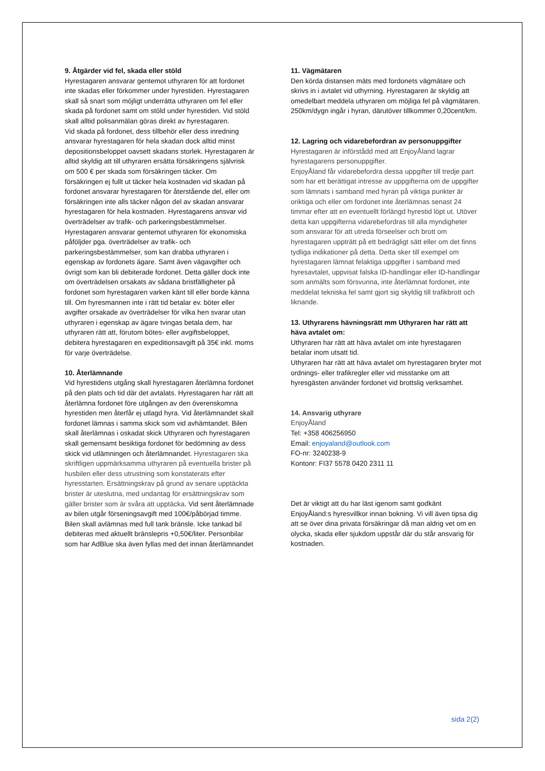9. Åtgärder vid fel, skada eller stöld
Hyrestagaren ansvarar gentemot uthyraren för att fordonet inte skadas eller förkommer under hyrestiden. Hyrestagaren skall så snart som möjligt underrätta uthyraren om fel eller skada på fordonet samt om stöld under hyrestiden. Vid stöld skall alltid polisanmälan göras direkt av hyrestagaren.
Vid skada på fordonet, dess tillbehör eller dess inredning ansvarar hyrestagaren för hela skadan dock alltid minst depositionsbeloppet oavsett skadans storlek. Hyrestagaren är alltid skyldig att till uthyraren ersätta försäkringens självrisk om 500 € per skada som försäkringen täcker. Om försäkringen ej fullt ut täcker hela kostnaden vid skadan på fordonet ansvarar hyrestagaren för återstående del, eller om försäkringen inte alls täcker någon del av skadan ansvarar hyrestagaren för hela kostnaden. Hyrestagarens ansvar vid överträdelser av trafik- och parkeringsbestämmelser. Hyrestagaren ansvarar gentemot uthyraren för ekonomiska påföljder pga. överträdelser av trafik- och parkeringsbestämmelser, som kan drabba uthyraren i egenskap av fordonets ägare. Samt även vägavgifter och övrigt som kan bli debiterade fordonet. Detta gäller dock inte om överträdelsen orsakats av sådana bristfälligheter på fordonet som hyrestagaren varken känt till eller borde känna till. Om hyresmannen inte i rätt tid betalar ev. böter eller avgifter orsakade av överträdelser för vilka hen svarar utan uthyraren i egenskap av ägare tvingas betala dem, har uthyraren rätt att, förutom bötes- eller avgiftsbeloppet, debitera hyrestagaren en expeditionsavgift på 35€ inkl. moms för varje överträdelse.
10. Återlämnande
Vid hyrestidens utgång skall hyrestagaren återlämna fordonet på den plats och tid där det avtalats. Hyrestagaren har rätt att återlämna fordonet före utgången av den överenskomna hyrestiden men återfår ej utlagd hyra. Vid återlämnandet skall fordonet lämnas i samma skick som vid avhämtandet. Bilen skall återlämnas i oskadat skick Uthyraren och hyrestagaren skall gemensamt besiktiga fordonet för bedömning av dess skick vid utlämningen och återlämnandet. Hyrestagaren ska skriftligen uppmärksamma uthyraren på eventuella brister på husbilen eller dess utrustning som konstaterats efter hyresstarten. Ersättningskrav på grund av senare upptäckta brister är uteslutna, med undantag för ersättningskrav som gäller brister som är svåra att upptäcka. Vid sent återlämnade av bilen utgår förseningsavgift med 100€/påbörjad timme. Bilen skall avlämnas med full tank bränsle. Icke tankad bil debiteras med aktuellt bränslepris +0,50€/liter. Personbilar som har AdBlue ska även fyllas med det innan återlämnandet
11. Vägmätaren
Den körda distansen mäts med fordonets vägmätare och skrivs in i avtalet vid uthyrning. Hyrestagaren är skyldig att omedelbart meddela uthyraren om möjliga fel på vägmätaren. 250km/dygn ingår i hyran, därutöver tillkommer 0,20cent/km.
12. Lagring och vidarebefordran av personuppgifter
Hyrestagaren är införstådd med att EnjoyÅland lagrar hyrestagarens personuppgifter.
EnjoyÅland får vidarebefordra dessa uppgifter till tredje part som har ett berättigat intresse av uppgifterna om de uppgifter som lämnats i samband med hyran på viktiga punkter är oriktiga och eller om fordonet inte återlämnas senast 24 timmar efter att en eventuellt förlängd hyrestid löpt ut. Utöver detta kan uppgifterna vidarebefordras till alla myndigheter som ansvarar för att utreda förseelser och brott om hyrestagaren uppträtt på ett bedrägligt sätt eller om det finns tydliga indikationer på detta. Detta sker till exempel om hyrestagaren lämnat felaktiga uppgifter i samband med hyresavtalet, uppvisat falska ID-handlingar eller ID-handlingar som anmälts som försvunna, inte återlämnat fordonet, inte meddelat tekniska fel samt gjort sig skyldig till trafikbrott och liknande.
13. Uthyrarens hävningsrätt mm Uthyraren har rätt att häva avtalet om:
Uthyraren har rätt att häva avtalet om inte hyrestagaren betalar inom utsatt tid.
Uthyraren har rätt att häva avtalet om hyrestagaren bryter mot ordnings- eller trafikregler eller vid misstanke om att hyresgästen använder fordonet vid brottslig verksamhet.
14. Ansvarig uthyrare
EnjoyÅland
Tel: +358 406256950
Email: enjoyaland@outlook.com
FO-nr: 3240238-9
Kontonr: FI37 5578 0420 2311 11
Det är viktigt att du har läst igenom samt godkänt EnjoyÅland:s hyresvillkor innan bokning. Vi vill även tipsa dig att se över dina privata försäkringar då man aldrig vet om en olycka, skada eller sjukdom uppstår där du står ansvarig för kostnaden.
sida 2(2)